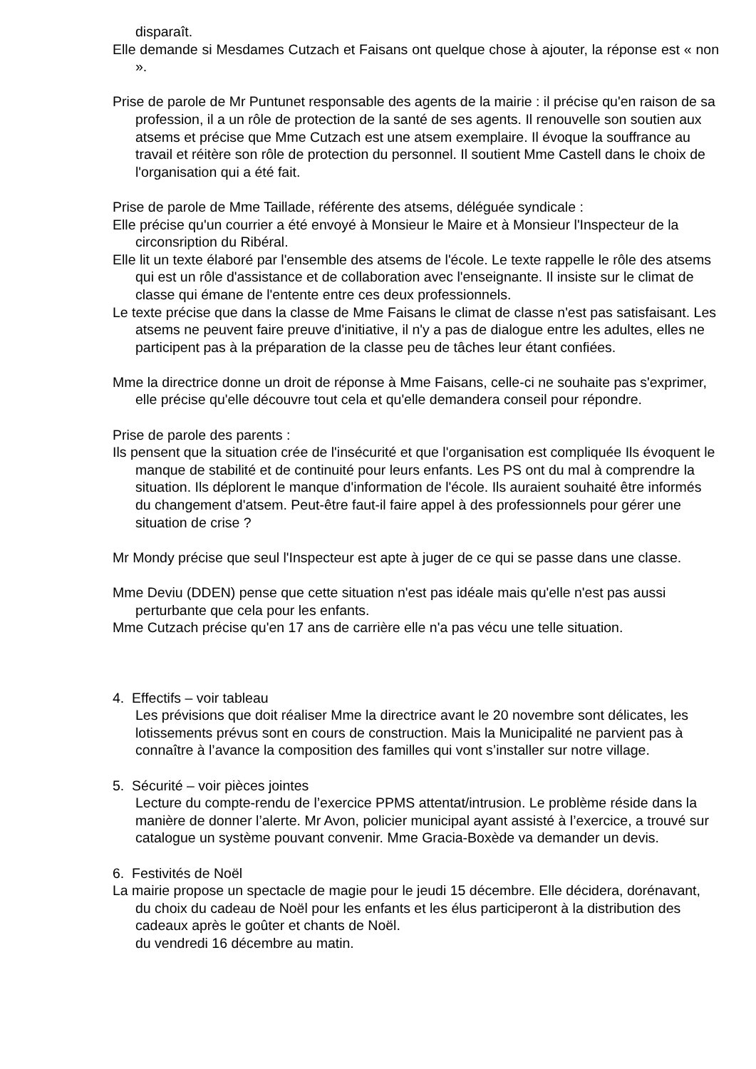disparaît.
Elle demande si Mesdames Cutzach et Faisans ont quelque chose à ajouter, la réponse est « non ».
Prise de parole de Mr Puntunet responsable des agents de la mairie : il précise qu'en raison de sa profession, il a un rôle de protection de la santé de ses agents. Il renouvelle son soutien aux atsems et précise que Mme Cutzach est une atsem exemplaire. Il évoque la souffrance au travail et réitère son rôle de protection du personnel. Il soutient Mme Castell dans le choix de l'organisation qui a été fait.
Prise de parole de Mme Taillade, référente des atsems, déléguée syndicale :
Elle précise qu'un courrier a été envoyé à Monsieur le Maire et à Monsieur l'Inspecteur de la circonsription du Ribéral.
Elle lit un texte élaboré par l'ensemble des atsems de l'école. Le texte rappelle le rôle des atsems qui est un rôle d'assistance et de collaboration avec l'enseignante. Il insiste sur le climat de classe qui émane de l'entente entre ces deux professionnels.
Le texte précise que dans la classe de Mme Faisans le climat de classe n'est pas satisfaisant. Les atsems ne peuvent faire preuve d'initiative, il n'y a pas de dialogue entre les adultes, elles ne participent pas à la préparation de la classe peu de tâches leur étant confiées.
Mme la directrice donne un droit de réponse à Mme Faisans, celle-ci ne souhaite pas s'exprimer, elle précise qu'elle découvre tout cela et qu'elle demandera conseil pour répondre.
Prise de parole des parents :
Ils pensent que la situation crée de l'insécurité et que l'organisation est compliquée Ils évoquent le manque de stabilité et de continuité pour leurs enfants. Les PS ont du mal à comprendre la situation. Ils déplorent le manque d'information de l'école. Ils auraient souhaité être informés du changement d'atsem. Peut-être faut-il faire appel à des professionnels pour gérer une situation de crise ?
Mr Mondy précise que seul l'Inspecteur est apte à juger de ce qui se passe dans une classe.
Mme Deviu (DDEN) pense que cette situation n'est pas idéale mais qu'elle n'est pas aussi perturbante que cela pour les enfants.
Mme Cutzach précise qu'en 17 ans de carrière elle n'a pas vécu une telle situation.
4. Effectifs – voir tableau
Les prévisions que doit réaliser Mme la directrice avant le 20 novembre sont délicates, les lotissements prévus sont en cours de construction. Mais la Municipalité ne parvient pas à connaître à l’avance la composition des familles qui vont s’installer sur notre village.
5. Sécurité – voir pièces jointes
Lecture du compte-rendu de l’exercice PPMS attentat/intrusion. Le problème réside dans la manière de donner l’alerte. Mr Avon, policier municipal ayant assisté à l’exercice, a trouvé sur catalogue un système pouvant convenir. Mme Gracia-Boxède va demander un devis.
6. Festivités de Noël
La mairie propose un spectacle de magie pour le jeudi 15 décembre. Elle décidera, dorénavant, du choix du cadeau de Noël pour les enfants et les élus participeront à la distribution des cadeaux après le goûter et chants de Noël.
du vendredi 16 décembre au matin.